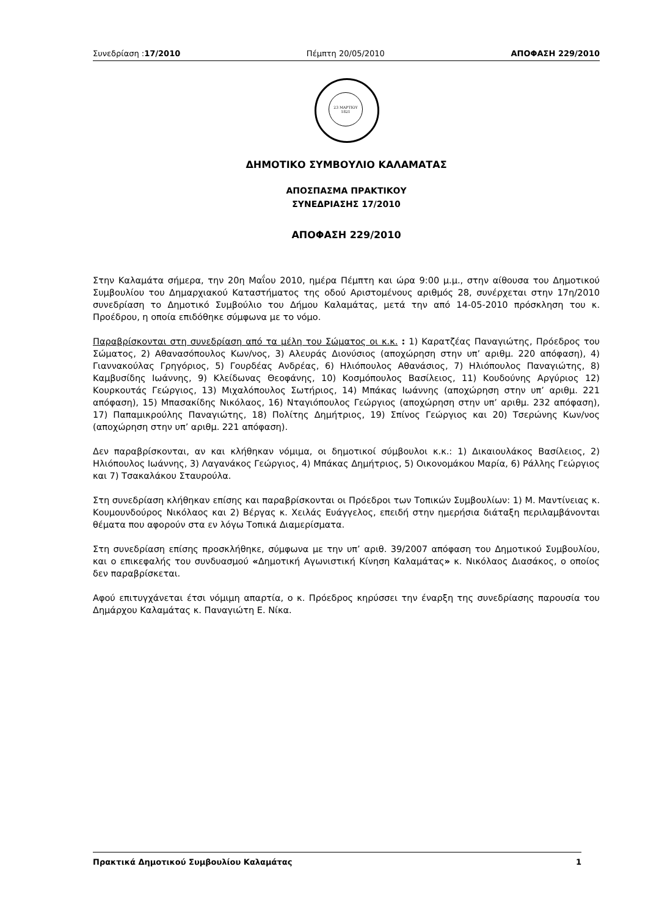Συνεδρίαση :17/2010 Πέμπτη 20/05/2010 ΑΠΟΦΑΣΗ 229/2010
23 ΜΑΡΤΙΟΥ
1821
ΔΗΜΟΤΙΚΟ ΣΥΜΒΟΥΛΙΟ ΚΑΛΑΜΑΤΑΣ
ΑΠΟΣΠΑΣΜΑ ΠΡΑΚΤΙΚΟΥ
ΣΥΝΕΔΡΙΑΣΗΣ 17/2010
ΑΠΟΦΑΣΗ 229/2010
Στην Καλαμάτα σήμερα, την 20η Μαΐου 2010, ημέρα Πέμπτη και ώρα 9:00 μ.μ., στην αίθουσα του Δημοτικού Συμβουλίου του Δημαρχιακού Καταστήματος της οδού Αριστομένους αριθμός 28, συνέρχεται στην 17η/2010 συνεδρίαση το Δημοτικό Συμβούλιο του Δήμου Καλαμάτας, μετά την από 14-05-2010 πρόσκληση του κ. Προέδρου, η οποία επιδόθηκε σύμφωνα με το νόμο.
Παραβρίσκονται στη συνεδρίαση από τα μέλη του Σώματος οι κ.κ. : 1) Καρατζέας Παναγιώτης, Πρόεδρος του Σώματος, 2) Αθανασόπουλος Κων/νος, 3) Αλευράς Διονύσιος (αποχώρηση στην υπ’ αριθμ. 220 απόφαση), 4) Γιαννακούλας Γρηγόριος, 5) Γουρδέας Ανδρέας, 6) Ηλιόπουλος Αθανάσιος, 7) Ηλιόπουλος Παναγιώτης, 8) Καμβυσίδης Ιωάννης, 9) Κλείδωνας Θεοφάνης, 10) Κοσμόπουλος Βασίλειος, 11) Κουδούνης Αργύριος 12) Κουρκουτάς Γεώργιος, 13) Μιχαλόπουλος Σωτήριος, 14) Μπάκας Ιωάννης (αποχώρηση στην υπ’ αριθμ. 221 απόφαση), 15) Μπασακίδης Νικόλαος, 16) Νταγιόπουλος Γεώργιος (αποχώρηση στην υπ’ αριθμ. 232 απόφαση), 17) Παπαμικρούλης Παναγιώτης, 18) Πολίτης Δημήτριος, 19) Σπίνος Γεώργιος και 20) Τσερώνης Κων/νος (αποχώρηση στην υπ’ αριθμ. 221 απόφαση).
Δεν παραβρίσκονται, αν και κλήθηκαν νόμιμα, οι δημοτικοί σύμβουλοι κ.κ.: 1) Δικαιουλάκος Βασίλειος, 2) Ηλιόπουλος Ιωάννης, 3) Λαγανάκος Γεώργιος, 4) Μπάκας Δημήτριος, 5) Οικονομάκου Μαρία, 6) Ράλλης Γεώργιος και 7) Τσακαλάκου Σταυρούλα.
Στη συνεδρίαση κλήθηκαν επίσης και παραβρίσκονται οι Πρόεδροι των Τοπικών Συμβουλίων: 1) Μ. Μαντίνειας κ. Κουμουνδούρος Νικόλαος και 2) Βέργας κ. Χειλάς Ευάγγελος, επειδή στην ημερήσια διάταξη περιλαμβάνονται θέματα που αφορούν στα εν λόγω Τοπικά Διαμερίσματα.
Στη συνεδρίαση επίσης προσκλήθηκε, σύμφωνα με την υπ’ αριθ. 39/2007 απόφαση του Δημοτικού Συμβουλίου, και ο επικεφαλής του συνδυασμού «Δημοτική Αγωνιστική Κίνηση Καλαμάτας» κ. Νικόλαος Διασάκος, ο οποίος δεν παραβρίσκεται.
Αφού επιτυγχάνεται έτσι νόμιμη απαρτία, ο κ. Πρόεδρος κηρύσσει την έναρξη της συνεδρίασης παρουσία του Δημάρχου Καλαμάτας κ. Παναγιώτη Ε. Νίκα.
Πρακτικά Δημοτικού Συμβουλίου Καλαμάτας 1